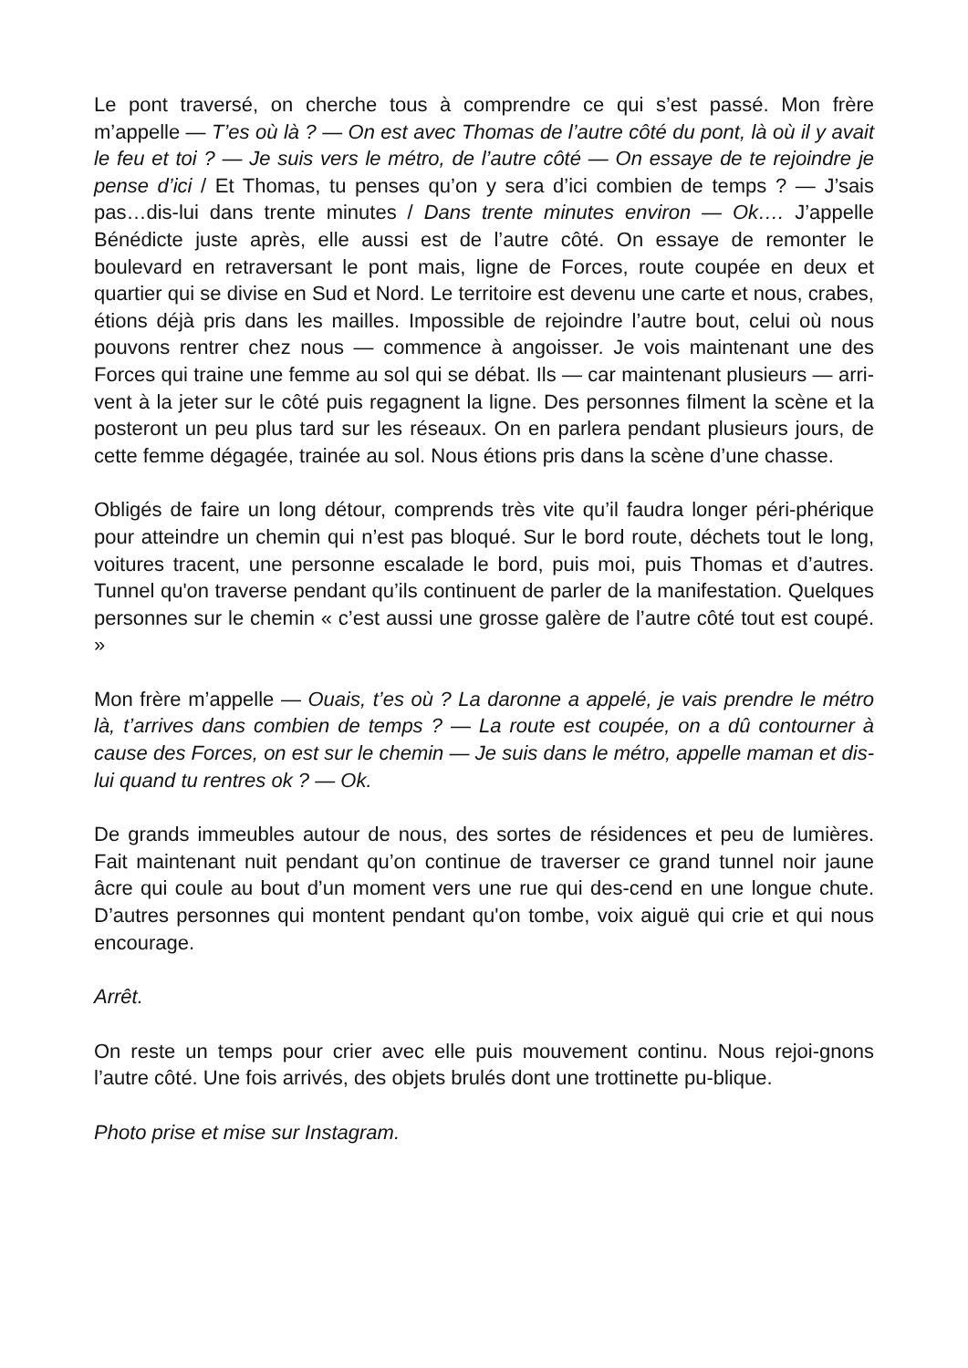Le pont traversé, on cherche tous à comprendre ce qui s’est passé. Mon frère m’appelle — T’es où là ? — On est avec Thomas de l’autre côté du pont, là où il y avait le feu et toi ? — Je suis vers le métro, de l’autre côté — On essaye de te rejoindre je pense d’ici / Et Thomas, tu penses qu’on y sera d’ici combien de temps ? — J’sais pas…dis-lui dans trente minutes / Dans trente minutes environ — Ok…. J’appelle Bénédicte juste après, elle aussi est de l’autre côté. On essaye de remonter le boulevard en retraversant le pont mais, ligne de Forces, route coupée en deux et quartier qui se divise en Sud et Nord. Le territoire est devenu une carte et nous, crabes, étions déjà pris dans les mailles. Impossible de rejoindre l’autre bout, celui où nous pouvons rentrer chez nous — commence à angoisser. Je vois maintenant une des Forces qui traine une femme au sol qui se débat. Ils — car maintenant plusieurs — arri-vent à la jeter sur le côté puis regagnent la ligne. Des personnes filment la scène et la posteront un peu plus tard sur les réseaux. On en parlera pendant plusieurs jours, de cette femme dégagée, trainée au sol. Nous étions pris dans la scène d’une chasse.
Obligés de faire un long détour, comprends très vite qu’il faudra longer péri-phérique pour atteindre un chemin qui n’est pas bloqué. Sur le bord route, déchets tout le long, voitures tracent, une personne escalade le bord, puis moi, puis Thomas et d’autres. Tunnel qu'on traverse pendant qu’ils continuent de parler de la manifestation. Quelques personnes sur le chemin « c’est aussi une grosse galère de l’autre côté tout est coupé. »
Mon frère m’appelle — Ouais, t’es où ? La daronne a appelé, je vais prendre le métro là, t’arrives dans combien de temps ? — La route est coupée, on a dû contourner à cause des Forces, on est sur le chemin — Je suis dans le métro, appelle maman et dis-lui quand tu rentres ok ? — Ok.
De grands immeubles autour de nous, des sortes de résidences et peu de lumières. Fait maintenant nuit pendant qu’on continue de traverser ce grand tunnel noir jaune âcre qui coule au bout d’un moment vers une rue qui des-cend en une longue chute. D’autres personnes qui montent pendant qu'on tombe, voix aiguë qui crie et qui nous encourage.
Arrêt.
On reste un temps pour crier avec elle puis mouvement continu. Nous rejoi-gnons l’autre côté. Une fois arrivés, des objets brulés dont une trottinette pu-blique.
Photo prise et mise sur Instagram.